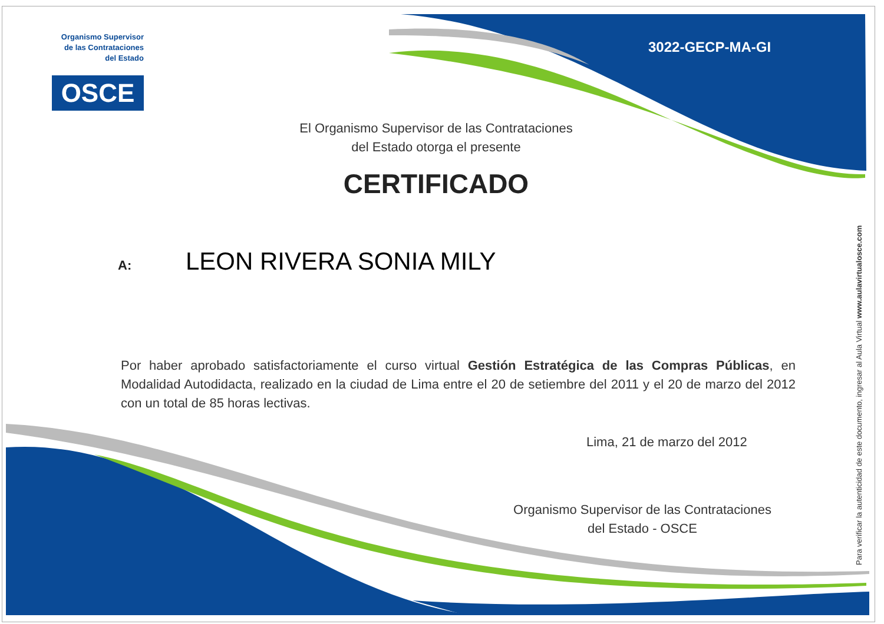Organismo Supervisor de las Contrataciones del Estado
OSCE
3022-GECP-MA-GI
El Organismo Supervisor de las Contrataciones
del Estado otorga el presente
CERTIFICADO
A: LEON RIVERA SONIA MILY
Por haber aprobado satisfactoriamente el curso virtual Gestión Estratégica de las Compras Públicas, en Modalidad Autodidacta, realizado en la ciudad de Lima entre el 20 de setiembre del 2011 y el 20 de marzo del 2012 con un total de 85 horas lectivas.
Lima, 21 de marzo del 2012
Organismo Supervisor de las Contrataciones
del Estado - OSCE
Para verificar la autenticidad de este documento, ingresar al Aula Virtual www.aulavirtualosce.com